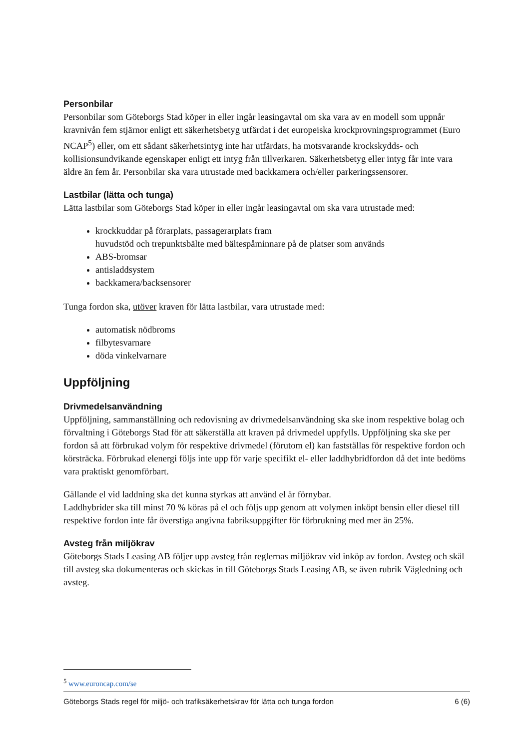Personbilar
Personbilar som Göteborgs Stad köper in eller ingår leasingavtal om ska vara av en modell som uppnår kravnivån fem stjärnor enligt ett säkerhetsbetyg utfärdat i det europeiska krockprovningsprogrammet (Euro NCAP<sup>5</sup>) eller, om ett sådant säkerhetsintyg inte har utfärdats, ha motsvarande krockskydds- och kollisionsundvikande egenskaper enligt ett intyg från tillverkaren. Säkerhetsbetyg eller intyg får inte vara äldre än fem år. Personbilar ska vara utrustade med backkamera och/eller parkeringssensorer.
Lastbilar (lätta och tunga)
Lätta lastbilar som Göteborgs Stad köper in eller ingår leasingavtal om ska vara utrustade med:
krockkuddar på förarplats, passagerarplats fram
huvudstöd och trepunktsbälte med bältespåminnare på de platser som används
ABS-bromsar
antisladdsystem
backkamera/backsensorer
Tunga fordon ska, utöver kraven för lätta lastbilar, vara utrustade med:
automatisk nödbroms
filbytesvarnare
döda vinkelvarnare
Uppföljning
Drivmedelsanvändning
Uppföljning, sammanställning och redovisning av drivmedelsanvändning ska ske inom respektive bolag och förvaltning i Göteborgs Stad för att säkerställa att kraven på drivmedel uppfylls. Uppföljning ska ske per fordon så att förbrukad volym för respektive drivmedel (förutom el) kan fastställas för respektive fordon och körsträcka. Förbrukad elenergi följs inte upp för varje specifikt el- eller laddhybridfordon då det inte bedöms vara praktiskt genomförbart.
Gällande el vid laddning ska det kunna styrkas att använd el är förnybar.
Laddhybrider ska till minst 70 % köras på el och följs upp genom att volymen inköpt bensin eller diesel till respektive fordon inte får överstiga angivna fabriksuppgifter för förbrukning med mer än 25%.
Avsteg från miljökrav
Göteborgs Stads Leasing AB följer upp avsteg från reglernas miljökrav vid inköp av fordon. Avsteg och skäl till avsteg ska dokumenteras och skickas in till Göteborgs Stads Leasing AB, se även rubrik Vägledning och avsteg.
<sup>5</sup> www.euroncap.com/se
Göteborgs Stads regel för miljö- och trafiksäkerhetskrav för lätta och tunga fordon 6 (6)